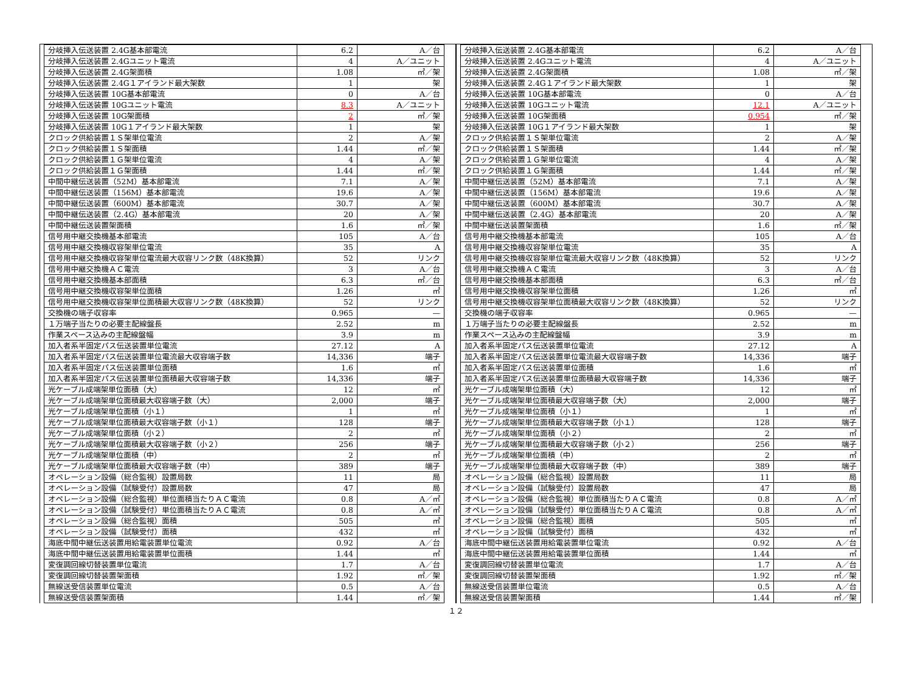| 分岐挿入伝送装置 2.4G基本部電流 | 6.2 | A／台 |
| 分岐挿入伝送装置 2.4Gユニット電流 | 4 | A／ユニット |
| 分岐挿入伝送装置 2.4G架面積 | 1.08 | ㎡／架 |
| 分岐挿入伝送装置 2.4G１アイランド最大架数 | 1 | 架 |
| 分岐挿入伝送装置 10G基本部電流 | 0 | A／台 |
| 分岐挿入伝送装置 10Gユニット電流 | 8.3 | A／ユニット |
| 分岐挿入伝送装置 10G架面積 | 2 | ㎡／架 |
| 分岐挿入伝送装置 10G１アイランド最大架数 | 1 | 架 |
| クロック供給装置１Ｓ架単位電流 | 2 | A／架 |
| クロック供給装置１Ｓ架面積 | 1.44 | ㎡／架 |
| クロック供給装置１Ｇ架単位電流 | 4 | A／架 |
| クロック供給装置１Ｇ架面積 | 1.44 | ㎡／架 |
| 中間中継伝送装置（52M）基本部電流 | 7.1 | A／架 |
| 中間中継伝送装置（156M）基本部電流 | 19.6 | A／架 |
| 中間中継伝送装置（600M）基本部電流 | 30.7 | A／架 |
| 中間中継伝送装置（2.4G）基本部電流 | 20 | A／架 |
| 中間中継伝送装置架面積 | 1.6 | ㎡／架 |
| 信号用中継交換機基本部電流 | 105 | A／台 |
| 信号用中継交換機収容架単位電流 | 35 | A |
| 信号用中継交換機収容架単位電流最大収容リンク数（48K換算） | 52 | リンク |
| 信号用中継交換機ＡＣ電流 | 3 | A／台 |
| 信号用中継交換機基本部面積 | 6.3 | ㎡／台 |
| 信号用中継交換機収容架単位面積 | 1.26 | ㎡ |
| 信号用中継交換機収容架単位面積最大収容リンク数（48K換算） | 52 | リンク |
| 交換機の端子収容率 | 0.965 | — |
| １万端子当たりの必要主配線盤長 | 2.52 | m |
| 作業スペース込みの主配線盤幅 | 3.9 | m |
| 加入者系半固定パス伝送装置単位電流 | 27.12 | A |
| 加入者系半固定パス伝送装置単位電流最大収容端子数 | 14,336 | 端子 |
| 加入者系半固定パス伝送装置単位面積 | 1.6 | ㎡ |
| 加入者系半固定パス伝送装置単位面積最大収容端子数 | 14,336 | 端子 |
| 光ケーブル成端架単位面積（大） | 12 | ㎡ |
| 光ケーブル成端架単位面積最大収容端子数（大） | 2,000 | 端子 |
| 光ケーブル成端架単位面積（小１） | 1 | ㎡ |
| 光ケーブル成端架単位面積最大収容端子数（小１） | 128 | 端子 |
| 光ケーブル成端架単位面積（小２） | 2 | ㎡ |
| 光ケーブル成端架単位面積最大収容端子数（小２） | 256 | 端子 |
| 光ケーブル成端架単位面積（中） | 2 | ㎡ |
| 光ケーブル成端架単位面積最大収容端子数（中） | 389 | 端子 |
| オペレーション設備（総合監視）設置局数 | 11 | 局 |
| オペレーション設備（試験受付）設置局数 | 47 | 局 |
| オペレーション設備（総合監視）単位面積当たりＡＣ電流 | 0.8 | A／㎡ |
| オペレーション設備（試験受付）単位面積当たりＡＣ電流 | 0.8 | A／㎡ |
| オペレーション設備（総合監視）面積 | 505 | ㎡ |
| オペレーション設備（試験受付）面積 | 432 | ㎡ |
| 海底中間中継伝送装置用給電装置単位電流 | 0.92 | A／台 |
| 海底中間中継伝送装置用給電装置単位面積 | 1.44 | ㎡ |
| 変復調回線切替装置単位電流 | 1.7 | A／台 |
| 変復調回線切替装置架面積 | 1.92 | ㎡／架 |
| 無線送受信装置単位電流 | 0.5 | A／台 |
| 無線送受信装置架面積 | 1.44 | ㎡／架 |
| 分岐挿入伝送装置 2.4G基本部電流 | 6.2 | A／台 |
| 分岐挿入伝送装置 2.4Gユニット電流 | 4 | A／ユニット |
| 分岐挿入伝送装置 2.4G架面積 | 1.08 | ㎡／架 |
| 分岐挿入伝送装置 2.4G１アイランド最大架数 | 1 | 架 |
| 分岐挿入伝送装置 10G基本部電流 | 0 | A／台 |
| 分岐挿入伝送装置 10Gユニット電流 | 12.1 | A／ユニット |
| 分岐挿入伝送装置 10G架面積 | 0.954 | ㎡／架 |
| 分岐挿入伝送装置 10G１アイランド最大架数 | 1 | 架 |
| クロック供給装置１Ｓ架単位電流 | 2 | A／架 |
| クロック供給装置１Ｓ架面積 | 1.44 | ㎡／架 |
| クロック供給装置１Ｇ架単位電流 | 4 | A／架 |
| クロック供給装置１Ｇ架面積 | 1.44 | ㎡／架 |
| 中間中継伝送装置（52M）基本部電流 | 7.1 | A／架 |
| 中間中継伝送装置（156M）基本部電流 | 19.6 | A／架 |
| 中間中継伝送装置（600M）基本部電流 | 30.7 | A／架 |
| 中間中継伝送装置（2.4G）基本部電流 | 20 | A／架 |
| 中間中継伝送装置架面積 | 1.6 | ㎡／架 |
| 信号用中継交換機基本部電流 | 105 | A／台 |
| 信号用中継交換機収容架単位電流 | 35 | A |
| 信号用中継交換機収容架単位電流最大収容リンク数（48K換算） | 52 | リンク |
| 信号用中継交換機ＡＣ電流 | 3 | A／台 |
| 信号用中継交換機基本部面積 | 6.3 | ㎡／台 |
| 信号用中継交換機収容架単位面積 | 1.26 | ㎡ |
| 信号用中継交換機収容架単位面積最大収容リンク数（48K換算） | 52 | リンク |
| 交換機の端子収容率 | 0.965 | — |
| １万端子当たりの必要主配線盤長 | 2.52 | m |
| 作業スペース込みの主配線盤幅 | 3.9 | m |
| 加入者系半固定パス伝送装置単位電流 | 27.12 | A |
| 加入者系半固定パス伝送装置単位電流最大収容端子数 | 14,336 | 端子 |
| 加入者系半固定パス伝送装置単位面積 | 1.6 | ㎡ |
| 加入者系半固定パス伝送装置単位面積最大収容端子数 | 14,336 | 端子 |
| 光ケーブル成端架単位面積（大） | 12 | ㎡ |
| 光ケーブル成端架単位面積最大収容端子数（大） | 2,000 | 端子 |
| 光ケーブル成端架単位面積（小１） | 1 | ㎡ |
| 光ケーブル成端架単位面積最大収容端子数（小１） | 128 | 端子 |
| 光ケーブル成端架単位面積（小２） | 2 | ㎡ |
| 光ケーブル成端架単位面積最大収容端子数（小２） | 256 | 端子 |
| 光ケーブル成端架単位面積（中） | 2 | ㎡ |
| 光ケーブル成端架単位面積最大収容端子数（中） | 389 | 端子 |
| オペレーション設備（総合監視）設置局数 | 11 | 局 |
| オペレーション設備（試験受付）設置局数 | 47 | 局 |
| オペレーション設備（総合監視）単位面積当たりＡＣ電流 | 0.8 | A／㎡ |
| オペレーション設備（試験受付）単位面積当たりＡＣ電流 | 0.8 | A／㎡ |
| オペレーション設備（総合監視）面積 | 505 | ㎡ |
| オペレーション設備（試験受付）面積 | 432 | ㎡ |
| 海底中間中継伝送装置用給電装置単位電流 | 0.92 | A／台 |
| 海底中間中継伝送装置用給電装置単位面積 | 1.44 | ㎡ |
| 変復調回線切替装置単位電流 | 1.7 | A／台 |
| 変復調回線切替装置架面積 | 1.92 | ㎡／架 |
| 無線送受信装置単位電流 | 0.5 | A／台 |
| 無線送受信装置架面積 | 1.44 | ㎡／架 |
１２